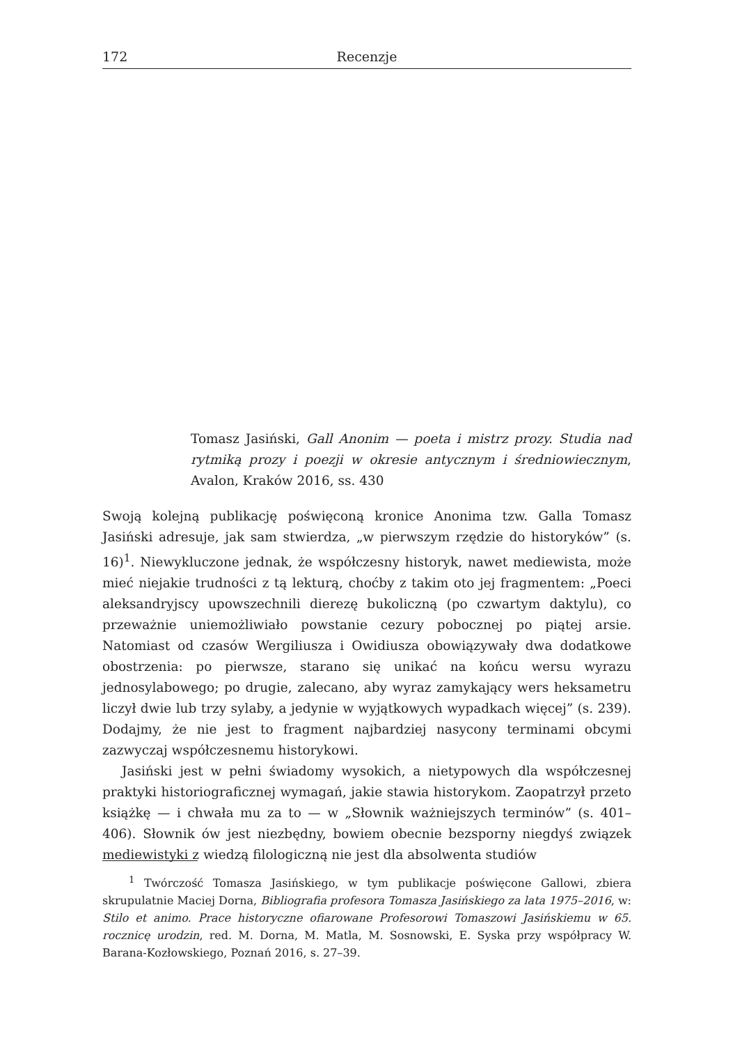172 Recenzje
Tomasz Jasiński, Gall Anonim — poeta i mistrz prozy. Studia nad rytmiką prozy i poezji w okresie antycznym i średniowiecznym, Avalon, Kraków 2016, ss. 430
Swoją kolejną publikację poświęconą kronice Anonima tzw. Galla Tomasz Jasiński adresuje, jak sam stwierdza, „w pierwszym rzędzie do historyków” (s. 16)<sup>1</sup>. Niewykluczone jednak, że współczesny historyk, nawet mediewista, może mieć niejakie trudności z tą lekturą, choćby z takim oto jej fragmentem: „Poeci aleksandryjscy upowszechnili dierezę bukoliczną (po czwartym daktylu), co przeważnie uniemożliwiało powstanie cezury pobocznej po piątej arsie. Natomiast od czasów Wergiliusza i Owidiusza obowiązywały dwa dodatkowe obostrzenia: po pierwsze, starano się unikać na końcu wersu wyrazu jednosylabowego; po drugie, zalecano, aby wyraz zamykający wers heksametru liczył dwie lub trzy sylaby, a jedynie w wyjątkowych wypadkach więcej” (s. 239). Dodajmy, że nie jest to fragment najbardziej nasycony terminami obcymi zazwyczaj współczesnemu historykowi.
Jasiński jest w pełni świadomy wysokich, a nietypowych dla współczesnej praktyki historiograficznej wymagań, jakie stawia historykom. Zaopatrzył przeto książkę — i chwała mu za to — w „Słownik ważniejszych terminów” (s. 401–406). Słownik ów jest niezbędny, bowiem obecnie bezsporny niegdyś związek mediewistyki z wiedzą filologiczną nie jest dla absolwenta studiów
<sup>1</sup> Twórczość Tomasza Jasińskiego, w tym publikacje poświęcone Gallowi, zbiera skrupulatnie Maciej Dorna, Bibliografia profesora Tomasza Jasińskiego za lata 1975–2016, w: Stilo et animo. Prace historyczne ofiarowane Profesorowi Tomaszowi Jasińskiemu w 65. rocznicę urodzin, red. M. Dorna, M. Matla, M. Sosnowski, E. Syska przy współpracy W. Barana-Kozłowskiego, Poznań 2016, s. 27–39.